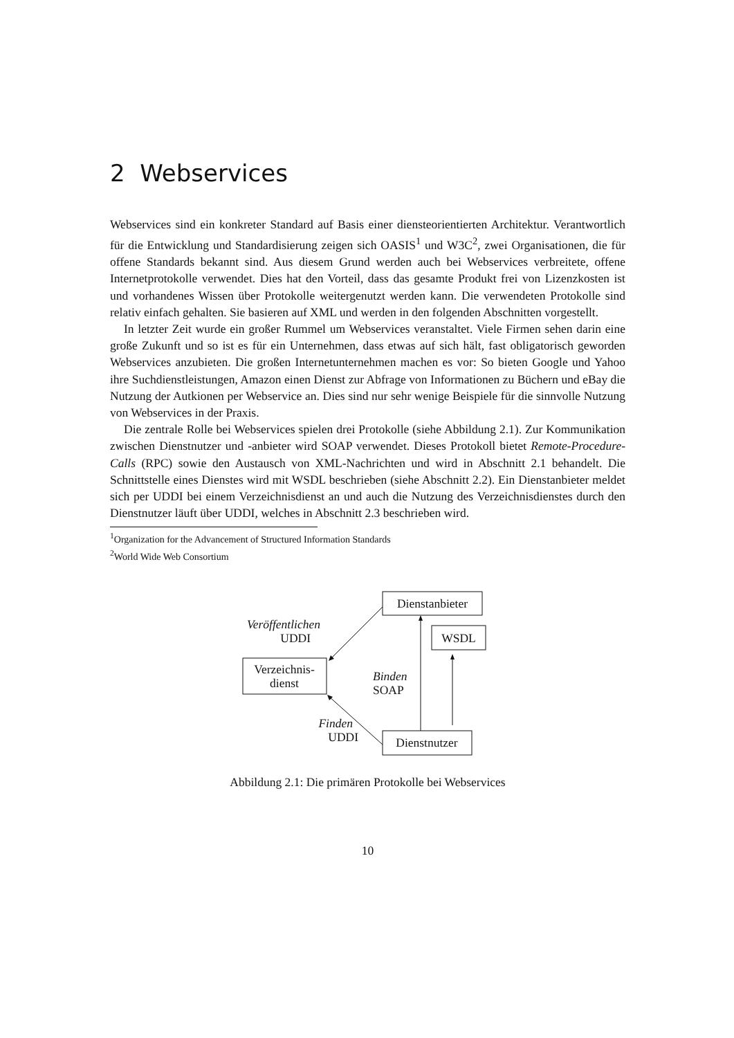2 Webservices
Webservices sind ein konkreter Standard auf Basis einer diensteorientierten Architektur. Verantwortlich für die Entwicklung und Standardisierung zeigen sich OASIS<sup>1</sup> und W3C<sup>2</sup>, zwei Organisationen, die für offene Standards bekannt sind. Aus diesem Grund werden auch bei Webservices verbreitete, offene Internetprotokolle verwendet. Dies hat den Vorteil, dass das gesamte Produkt frei von Lizenzkosten ist und vorhandenes Wissen über Protokolle weitergenutzt werden kann. Die verwendeten Protokolle sind relativ einfach gehalten. Sie basieren auf XML und werden in den folgenden Abschnitten vorgestellt.
In letzter Zeit wurde ein großer Rummel um Webservices veranstaltet. Viele Firmen sehen darin eine große Zukunft und so ist es für ein Unternehmen, dass etwas auf sich hält, fast obligatorisch geworden Webservices anzubieten. Die großen Internetunternehmen machen es vor: So bieten Google und Yahoo ihre Suchdienstleistungen, Amazon einen Dienst zur Abfrage von Informationen zu Büchern und eBay die Nutzung der Autkionen per Webservice an. Dies sind nur sehr wenige Beispiele für die sinnvolle Nutzung von Webservices in der Praxis.
Die zentrale Rolle bei Webservices spielen drei Protokolle (siehe Abbildung 2.1). Zur Kommunikation zwischen Dienstnutzer und -anbieter wird SOAP verwendet. Dieses Protokoll bietet Remote-Procedure-Calls (RPC) sowie den Austausch von XML-Nachrichten und wird in Abschnitt 2.1 behandelt. Die Schnittstelle eines Dienstes wird mit WSDL beschrieben (siehe Abschnitt 2.2). Ein Dienstanbieter meldet sich per UDDI bei einem Verzeichnisdienst an und auch die Nutzung des Verzeichnisdienstes durch den Dienstnutzer läuft über UDDI, welches in Abschnitt 2.3 beschrieben wird.
<sup>1</sup> Organization for the Advancement of Structured Information Standards
<sup>2</sup> World Wide Web Consortium
Dienstanbieter
WSDL
Verzeichnis-
dienst
Dienstnutzer
Veröffentlichen
UDDI
Binden
SOAP
Finden
UDDI
Abbildung 2.1: Die primären Protokolle bei Webservices
10